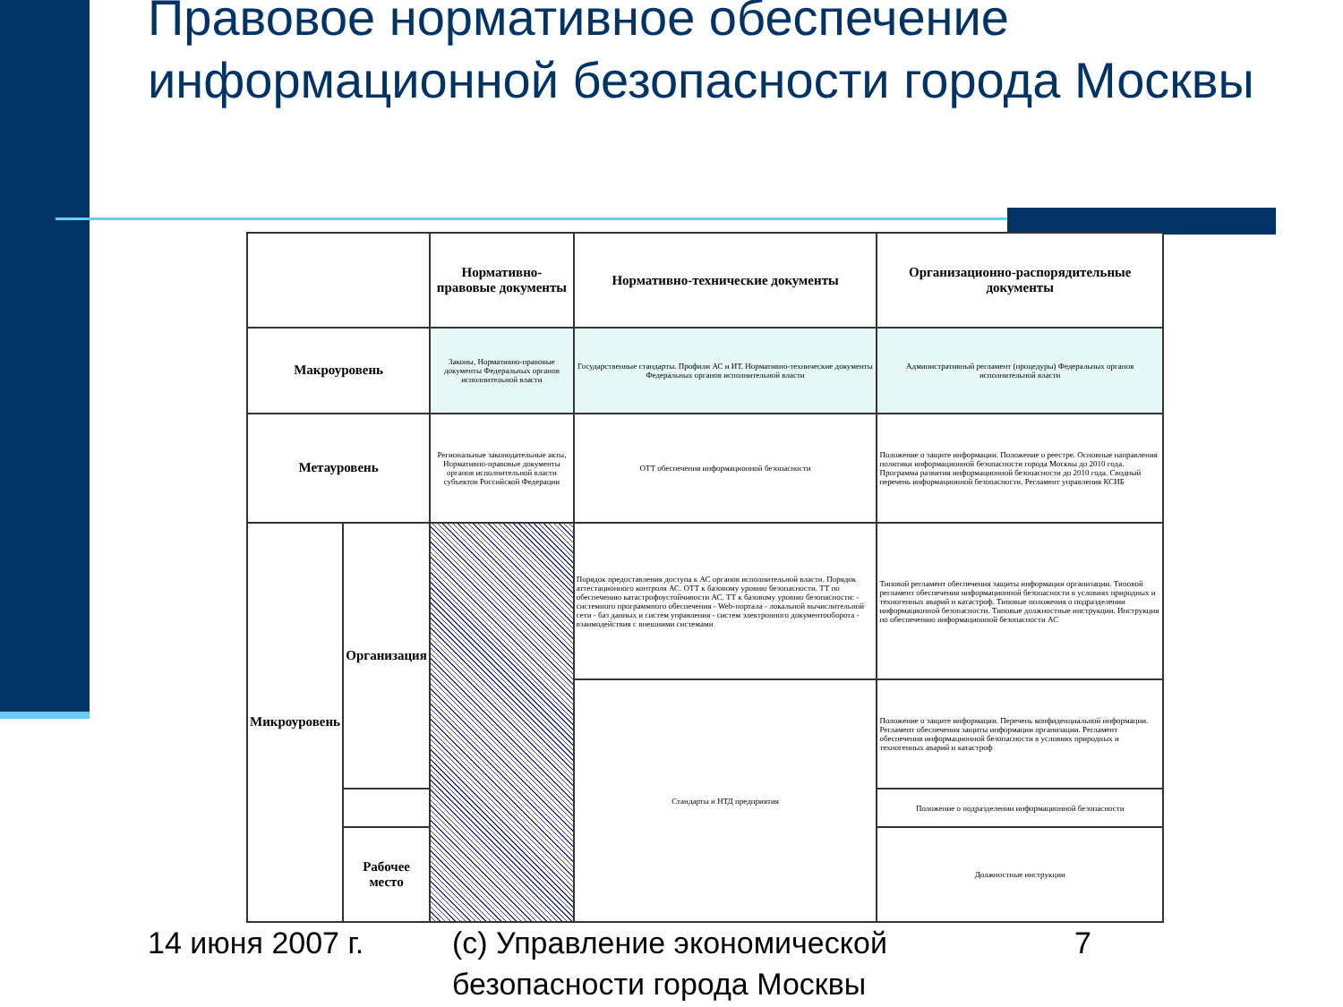Правовое нормативное обеспечение информационной безопасности города Москвы
| | | Нормативно-правовые документы | Нормативно-технические документы | Организационно-распорядительные документы |
| --- | --- | --- | --- | --- |
| Макроуровень | | Законы, Нормативно-правовые документы Федеральных органов исполнительной власти | Государственные стандарты. Профили АС и ИТ. Нормативно-технические документы Федеральных органов исполнительной власти | Административный регламент (процедуры) Федеральных органов исполнительной власти |
| Метауровень | | Региональные законодательные акты, Нормативно-правовые документы органов исполнительной власти субъектов Российской Федерации | ОТТ обеспечения информационной безопасности | Положение о защите информации. Положение о реестре. Основные направления политики информационной безопасности города Москвы до 2010 года. Программа развития информационной безопасности до 2010 года. Сводный перечень информационной безопасности. Регламент управления КСИБ |
| Микроуровень | Организация | | Порядок предоставления доступа к АС органов исполнительной власти. Порядок аттестационного контроля АС. ОТТ к базовому уровню безопасности. ТТ по обеспечению катастрофоустойчивости АС. ТТ к базовому уровню безопасности: - системного программного обеспечения - Web-портала - локальной вычислительной сети - баз данных и систем управления - систем электронного документооборота - взаимодействия с внешними системами | Типовой регламент обеспечения защиты информации организации. Типовой регламент обеспечения информационной безопасности в условиях природных и техногенных аварий и катастроф. Типовые положения о подразделении информационной безопасности. Типовые должностные инструкции. Инструкция по обеспечению информационной безопасности АС |
| | | | Стандарты и НТД предприятия | Положение о защите информации. Перечень конфиденциальной информации. Регламент обеспечения защиты информации организации. Регламент обеспечения информационной безопасности в условиях природных и техногенных аварий и катастроф |
| | | | | Положение о подразделении информационной безопасности |
| | Рабочее место | | | Должностные инструкции |
14 июня 2007 г.
(с) Управление экономической
безопасности города Москвы
7